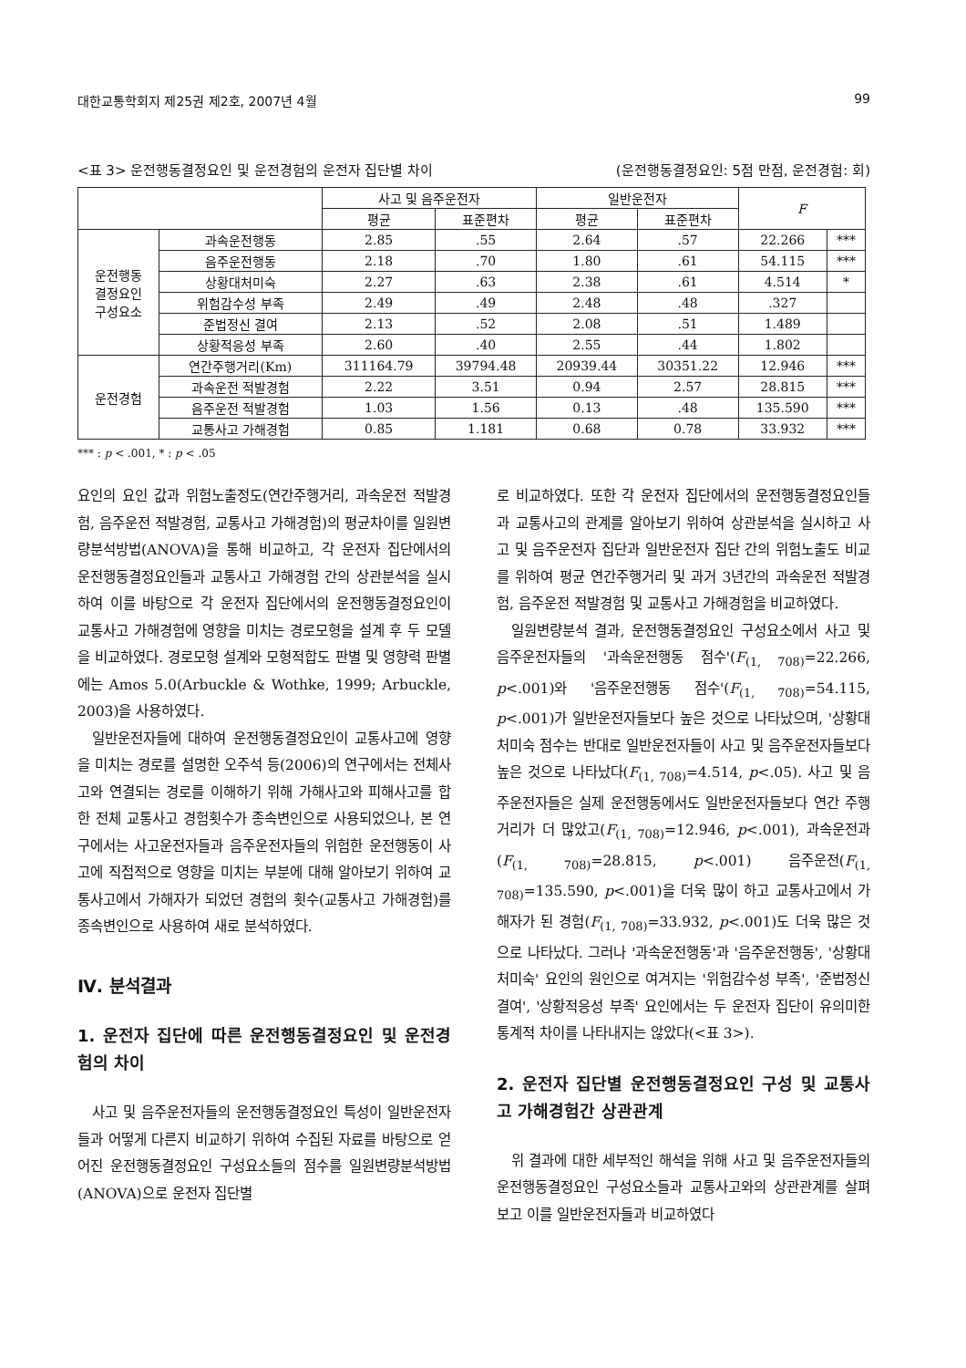대한교통학회지 제25권 제2호, 2007년 4월 99
<표 3> 운전행동결정요인 및 운전경험의 운전자 집단별 차이 (운전행동결정요인: 5점 만점, 운전경험: 회)
| | | 사고 및 음주운전자 | | 일반운전자 | | F | |
| --- | --- | --- | --- | --- | --- | --- | --- |
| | | 평균 | 표준편차 | 평균 | 표준편차 | | |
| 운전행동 결정요인 구성요소 | 과속운전행동 | 2.85 | .55 | 2.64 | .57 | 22.266 | *** |
| | 음주운전행동 | 2.18 | .70 | 1.80 | .61 | 54.115 | *** |
| | 상황대처미숙 | 2.27 | .63 | 2.38 | .61 | 4.514 | * |
| | 위험감수성 부족 | 2.49 | .49 | 2.48 | .48 | .327 | |
| | 준법정신 결여 | 2.13 | .52 | 2.08 | .51 | 1.489 | |
| | 상황적응성 부족 | 2.60 | .40 | 2.55 | .44 | 1.802 | |
| 운전경험 | 연간주행거리(Km) | 311164.79 | 39794.48 | 20939.44 | 30351.22 | 12.946 | *** |
| | 과속운전 적발경험 | 2.22 | 3.51 | 0.94 | 2.57 | 28.815 | *** |
| | 음주운전 적발경험 | 1.03 | 1.56 | 0.13 | .48 | 135.590 | *** |
| | 교통사고 가해경험 | 0.85 | 1.181 | 0.68 | 0.78 | 33.932 | *** |
*** : p < .001, * : p < .05
요인의 요인 값과 위험노출정도(연간주행거리, 과속운전 적발경험, 음주운전 적발경험, 교통사고 가해경험)의 평균차이를 일원변량분석방법(ANOVA)을 통해 비교하고, 각 운전자 집단에서의 운전행동결정요인들과 교통사고 가해경험 간의 상관분석을 실시하여 이를 바탕으로 각 운전자 집단에서의 운전행동결정요인이 교통사고 가해경험에 영향을 미치는 경로모형을 설계 후 두 모델을 비교하였다. 경로모형 설계와 모형적합도 판별 및 영향력 판별에는 Amos 5.0(Arbuckle & Wothke, 1999; Arbuckle, 2003)을 사용하였다.
일반운전자들에 대하여 운전행동결정요인이 교통사고에 영향을 미치는 경로를 설명한 오주석 등(2006)의 연구에서는 전체사고와 연결되는 경로를 이해하기 위해 가해사고와 피해사고를 합한 전체 교통사고 경험횟수가 종속변인으로 사용되었으나, 본 연구에서는 사고운전자들과 음주운전자들의 위험한 운전행동이 사고에 직접적으로 영향을 미치는 부분에 대해 알아보기 위하여 교통사고에서 가해자가 되었던 경험의 횟수(교통사고 가해경험)를 종속변인으로 사용하여 새로 분석하였다.
Ⅳ. 분석결과
1. 운전자 집단에 따른 운전행동결정요인 및 운전경험의 차이
사고 및 음주운전자들의 운전행동결정요인 특성이 일반운전자들과 어떻게 다른지 비교하기 위하여 수집된 자료를 바탕으로 얻어진 운전행동결정요인 구성요소들의 점수를 일원변량분석방법(ANOVA)으로 운전자 집단별
로 비교하였다. 또한 각 운전자 집단에서의 운전행동결정요인들과 교통사고의 관계를 알아보기 위하여 상관분석을 실시하고 사고 및 음주운전자 집단과 일반운전자 집단 간의 위험노출도 비교를 위하여 평균 연간주행거리 및 과거 3년간의 과속운전 적발경험, 음주운전 적발경험 및 교통사고 가해경험을 비교하였다.
일원변량분석 결과, 운전행동결정요인 구성요소에서 사고 및 음주운전자들의 '과속운전행동 점수'(F<sub>(1, 708)</sub>=22.266, p<.001)와 '음주운전행동 점수'(F<sub>(1, 708)</sub>=54.115, p<.001)가 일반운전자들보다 높은 것으로 나타났으며, '상황대처미숙 점수는 반대로 일반운전자들이 사고 및 음주운전자들보다 높은 것으로 나타났다(F<sub>(1, 708)</sub>=4.514, p<.05). 사고 및 음주운전자들은 실제 운전행동에서도 일반운전자들보다 연간 주행거리가 더 많았고(F<sub>(1, 708)</sub>=12.946, p<.001), 과속운전과(F<sub>(1, 708)</sub>=28.815, p<.001) 음주운전(F<sub>(1, 708)</sub>=135.590, p<.001)을 더욱 많이 하고 교통사고에서 가해자가 된 경험(F<sub>(1, 708)</sub>=33.932, p<.001)도 더욱 많은 것으로 나타났다. 그러나 '과속운전행동'과 '음주운전행동', '상황대처미숙' 요인의 원인으로 여겨지는 '위험감수성 부족', '준법정신 결여', '상황적응성 부족' 요인에서는 두 운전자 집단이 유의미한 통계적 차이를 나타내지는 않았다(<표 3>).
2. 운전자 집단별 운전행동결정요인 구성 및 교통사고 가해경험간 상관관계
위 결과에 대한 세부적인 해석을 위해 사고 및 음주운전자들의 운전행동결정요인 구성요소들과 교통사고와의 상관관계를 살펴보고 이를 일반운전자들과 비교하였다